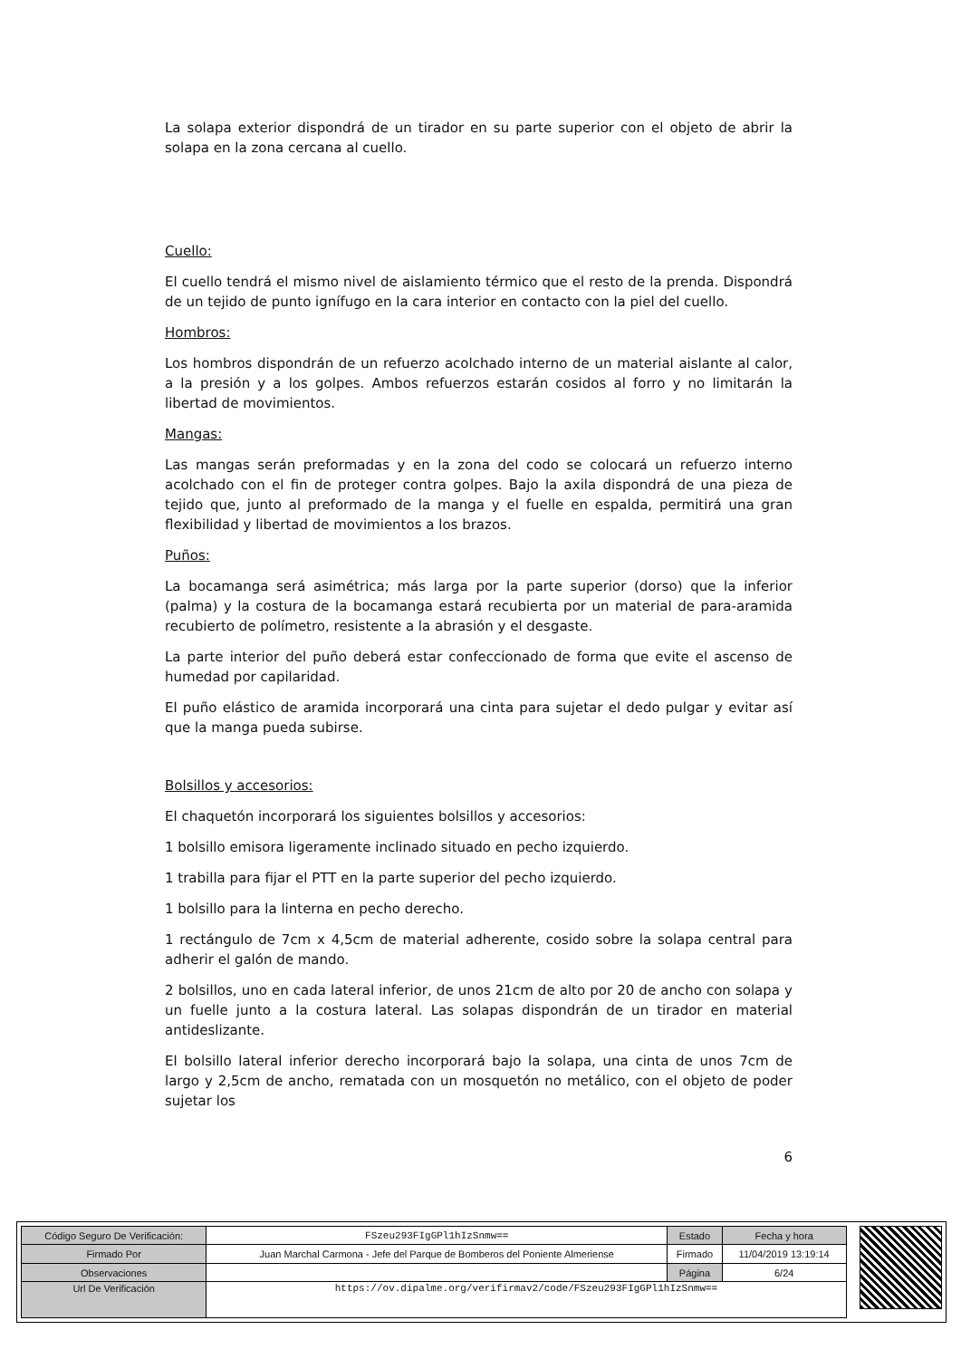La solapa exterior dispondrá de un tirador en su parte superior con el objeto de abrir la solapa en la zona cercana al cuello.
Cuello:
El cuello tendrá el mismo nivel de aislamiento térmico que el resto de la prenda. Dispondrá de un tejido de punto ignífugo en la cara interior en contacto con la piel del cuello.
Hombros:
Los hombros dispondrán de un refuerzo acolchado interno de un material aislante al calor, a la presión y a los golpes. Ambos refuerzos estarán cosidos al forro y no limitarán la libertad de movimientos.
Mangas:
Las mangas serán preformadas y en la zona del codo se colocará un refuerzo interno acolchado con el fin de proteger contra golpes. Bajo la axila dispondrá de una pieza de tejido que, junto al preformado de la manga y el fuelle en espalda, permitirá una gran flexibilidad y libertad de movimientos a los brazos.
Puños:
La bocamanga será asimétrica; más larga por la parte superior (dorso) que la inferior (palma) y la costura de la bocamanga estará recubierta por un material de para-aramida recubierto de polímetro, resistente a la abrasión y el desgaste.
La parte interior del puño deberá estar confeccionado de forma que evite el ascenso de humedad por capilaridad.
El puño elástico de aramida incorporará una cinta para sujetar el dedo pulgar y evitar así que la manga pueda subirse.
Bolsillos y accesorios:
El chaquetón incorporará los siguientes bolsillos y accesorios:
1 bolsillo emisora ligeramente inclinado situado en pecho izquierdo.
1 trabilla para fijar el PTT en la parte superior del pecho izquierdo.
1 bolsillo para la linterna en pecho derecho.
1 rectángulo de 7cm x 4,5cm de material adherente, cosido sobre la solapa central para adherir el galón de mando.
2 bolsillos, uno en cada lateral inferior, de unos 21cm de alto por 20 de ancho con solapa y un fuelle junto a la costura lateral. Las solapas dispondrán de un tirador en material antideslizante.
El bolsillo lateral inferior derecho incorporará bajo la solapa, una cinta de unos 7cm de largo y 2,5cm de ancho, rematada con un mosquetón no metálico, con el objeto de poder sujetar los
6
| Código Seguro De Verificación: | FSzeu293FIgGPl1hIzSnmw== | Estado | Fecha y hora |
| Firmado Por | Juan Marchal Carmona - Jefe del Parque de Bomberos del Poniente Almeriense | Firmado | 11/04/2019 13:19:14 |
| Observaciones | | Página | 6/24 |
| Url De Verificación | https://ov.dipalme.org/verifirmav2/code/FSzeu293FIgGPl1hIzSnmw== | | |